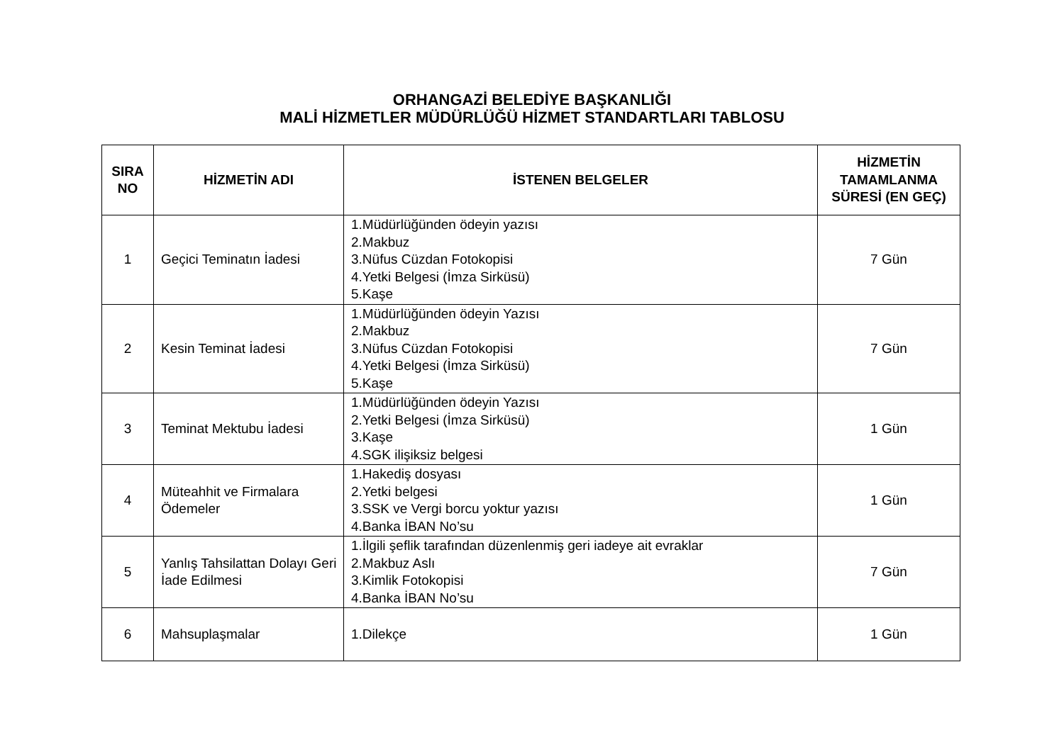ORHANGAZİ BELEDİYE BAŞKANLIĞI
MALİ HİZMETLER MÜDÜRLÜĞÜ HİZMET STANDARTLARI TABLOSU
| SIRA NO | HİZMETİN ADI | İSTENEN BELGELER | HİZMETİN TAMAMLANMA SÜRESİ (EN GEÇ) |
| --- | --- | --- | --- |
| 1 | Geçici Teminatın İadesi | 1.Müdürlüğünden ödeyin yazısı 2.Makbuz 3.Nüfus Cüzdan Fotokopisi 4.Yetki Belgesi (İmza Sirküsü) 5.Kaşe | 7 Gün |
| 2 | Kesin Teminat İadesi | 1.Müdürlüğünden ödeyin Yazısı 2.Makbuz 3.Nüfus Cüzdan Fotokopisi 4.Yetki Belgesi (İmza Sirküsü) 5.Kaşe | 7 Gün |
| 3 | Teminat Mektubu İadesi | 1.Müdürlüğünden ödeyin Yazısı 2.Yetki Belgesi (İmza Sirküsü) 3.Kaşe 4.SGK ilişiksiz belgesi | 1 Gün |
| 4 | Müteahhit ve Firmalara Ödemeler | 1.Hakediş dosyası 2.Yetki belgesi 3.SSK ve Vergi borcu yoktur yazısı 4.Banka İBAN No’su | 1 Gün |
| 5 | Yanlış Tahsilattan Dolayı Geri İade Edilmesi | 1.İlgili şeflik tarafından düzenlenmiş geri iadeye ait evraklar 2.Makbuz Aslı 3.Kimlik Fotokopisi 4.Banka İBAN No’su | 7 Gün |
| 6 | Mahsuplaşmalar | 1.Dilekçe | 1 Gün |